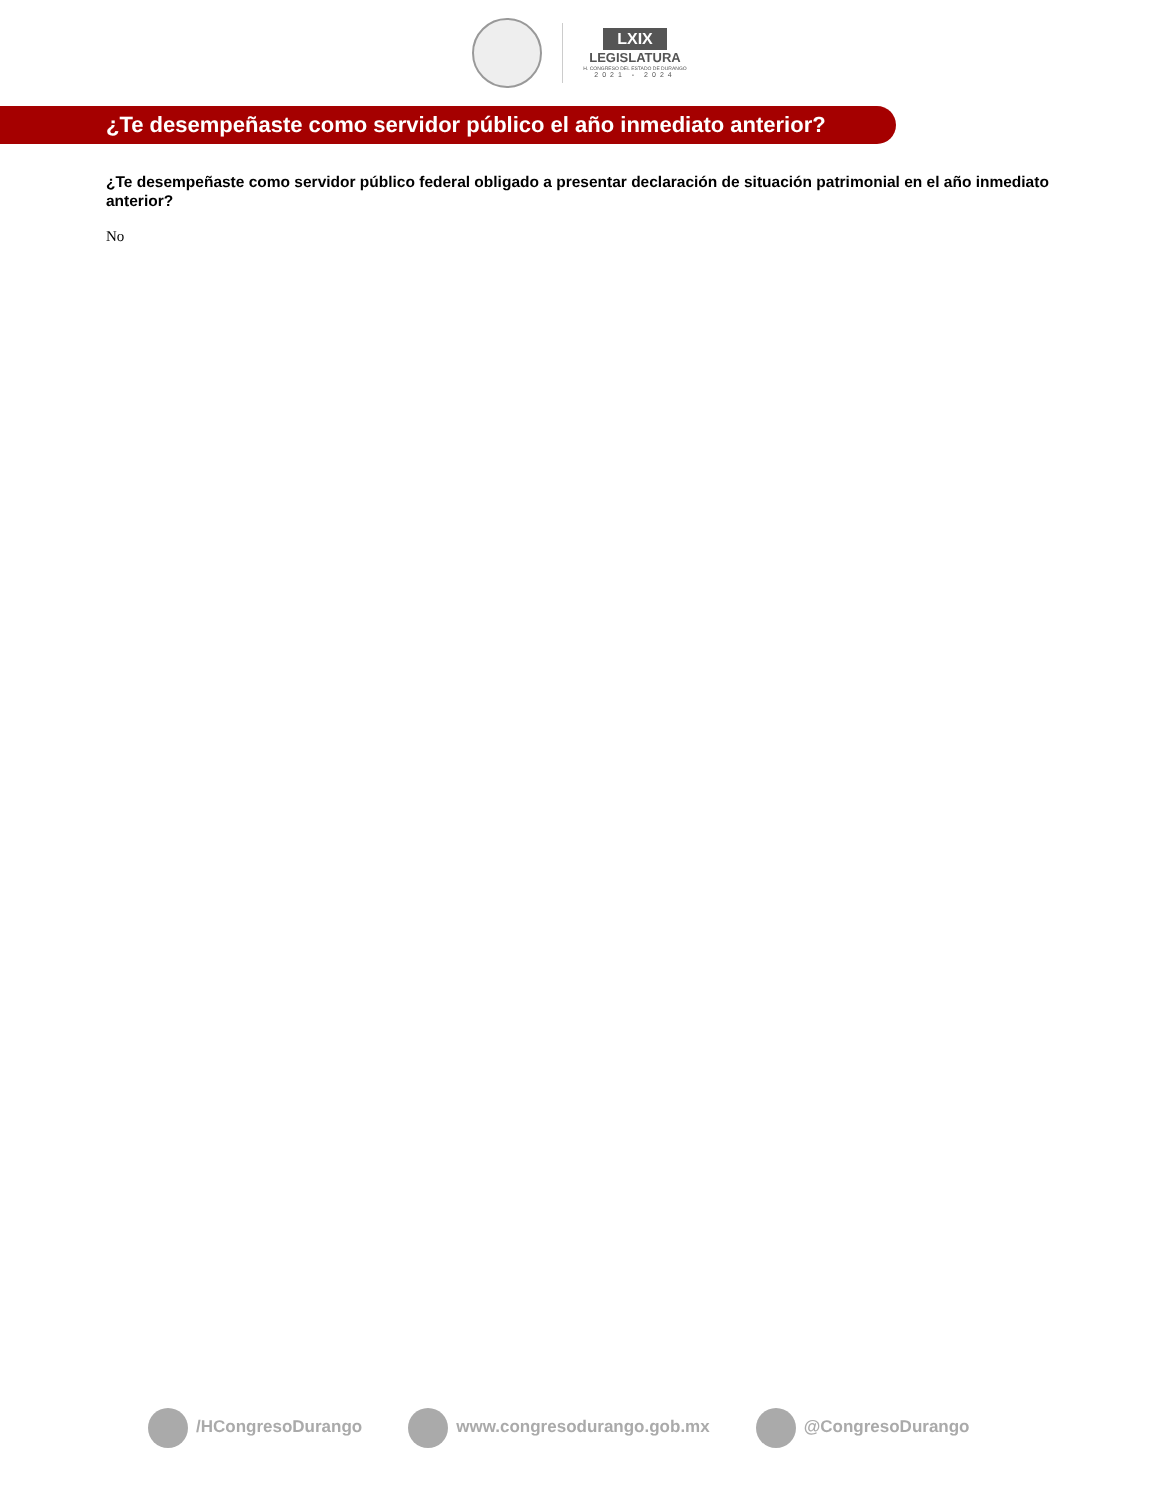LXIX
LEGISLATURA
H. CONGRESO DEL ESTADO DE DURANGO
2021 - 2024
¿Te desempeñaste como servidor público el año inmediato anterior?
¿Te desempeñaste como servidor público federal obligado a presentar declaración de situación patrimonial en el año inmediato anterior?
No
/HCongresoDurango www.congresodurango.gob.mx @CongresoDurango